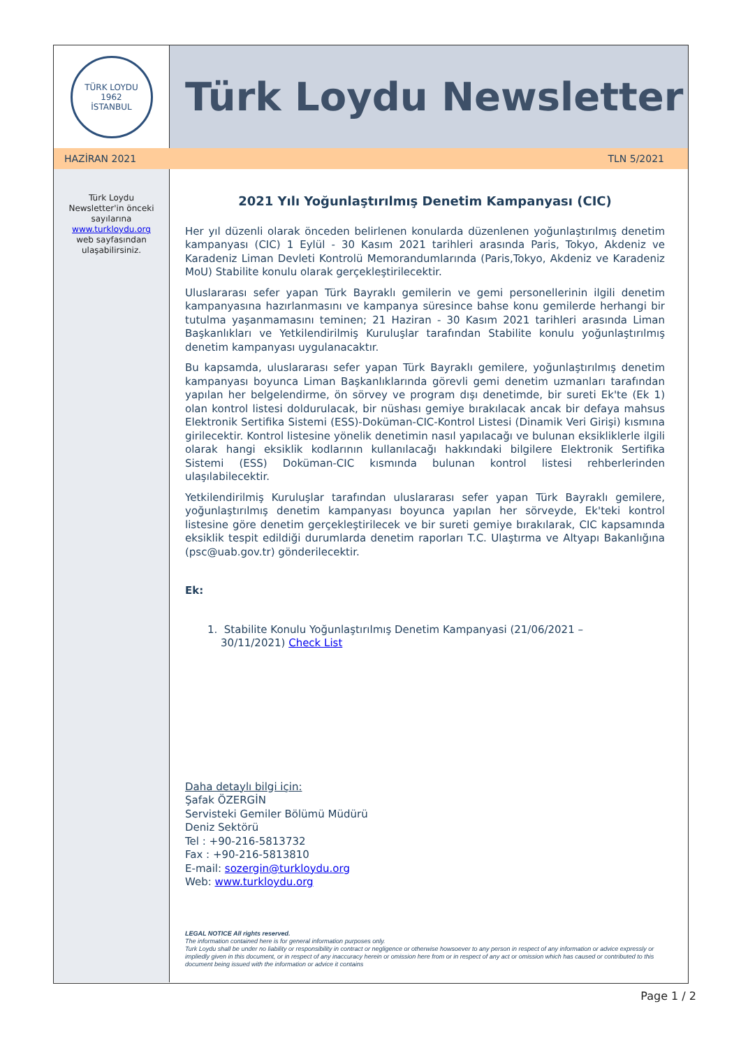TÜRK LOYDU
1962
İSTANBUL
Türk Loydu Newsletter
HAZİRAN 2021 TLN 5/2021
Türk Loydu
Newsletter'in önceki
sayılarına
www.turkloydu.org
web sayfasından
ulaşabilirsiniz.
2021 Yılı Yoğunlaştırılmış Denetim Kampanyası (CIC)
Her yıl düzenli olarak önceden belirlenen konularda düzenlenen yoğunlaştırılmış denetim kampanyası (CIC) 1 Eylül - 30 Kasım 2021 tarihleri arasında Paris, Tokyo, Akdeniz ve Karadeniz Liman Devleti Kontrolü Memorandumlarında (Paris,Tokyo, Akdeniz ve Karadeniz MoU) Stabilite konulu olarak gerçekleştirilecektir.
Uluslararası sefer yapan Türk Bayraklı gemilerin ve gemi personellerinin ilgili denetim kampanyasına hazırlanmasını ve kampanya süresince bahse konu gemilerde herhangi bir tutulma yaşanmamasını teminen; 21 Haziran - 30 Kasım 2021 tarihleri arasında Liman Başkanlıkları ve Yetkilendirilmiş Kuruluşlar tarafından Stabilite konulu yoğunlaştırılmış denetim kampanyası uygulanacaktır.
Bu kapsamda, uluslararası sefer yapan Türk Bayraklı gemilere, yoğunlaştırılmış denetim kampanyası boyunca Liman Başkanlıklarında görevli gemi denetim uzmanları tarafından yapılan her belgelendirme, ön sörvey ve program dışı denetimde, bir sureti Ek'te (Ek 1) olan kontrol listesi doldurulacak, bir nüshası gemiye bırakılacak ancak bir defaya mahsus Elektronik Sertifika Sistemi (ESS)-Doküman-CIC-Kontrol Listesi (Dinamik Veri Girişi) kısmına girilecektir. Kontrol listesine yönelik denetimin nasıl yapılacağı ve bulunan eksikliklerle ilgili olarak hangi eksiklik kodlarının kullanılacağı hakkındaki bilgilere Elektronik Sertifika Sistemi (ESS) Doküman-CIC kısmında bulunan kontrol listesi rehberlerinden ulaşılabilecektir.
Yetkilendirilmiş Kuruluşlar tarafından uluslararası sefer yapan Türk Bayraklı gemilere, yoğunlaştırılmış denetim kampanyası boyunca yapılan her sörveyde, Ek'teki kontrol listesine göre denetim gerçekleştirilecek ve bir sureti gemiye bırakılarak, CIC kapsamında eksiklik tespit edildiği durumlarda denetim raporları T.C. Ulaştırma ve Altyapı Bakanlığına (psc@uab.gov.tr) gönderilecektir.
Ek:
1. Stabilite Konulu Yoğunlaştırılmış Denetim Kampanyasi (21/06/2021 –
30/11/2021) Check List
Daha detaylı bilgi için:
Şafak ÖZERGİN
Servisteki Gemiler Bölümü Müdürü
Deniz Sektörü
Tel : +90-216-5813732
Fax : +90-216-5813810
E-mail: sozergin@turkloydu.org
Web: www.turkloydu.org
LEGAL NOTICE All rights reserved.
The information contained here is for general information purposes only.
Turk Loydu shall be under no liability or responsibility in contract or negligence or otherwise howsoever to any person in respect of any information or advice expressly or impliedly given in this document, or in respect of any inaccuracy herein or omission here from or in respect of any act or omission which has caused or contributed to this document being issued with the information or advice it contains
Page 1 / 2